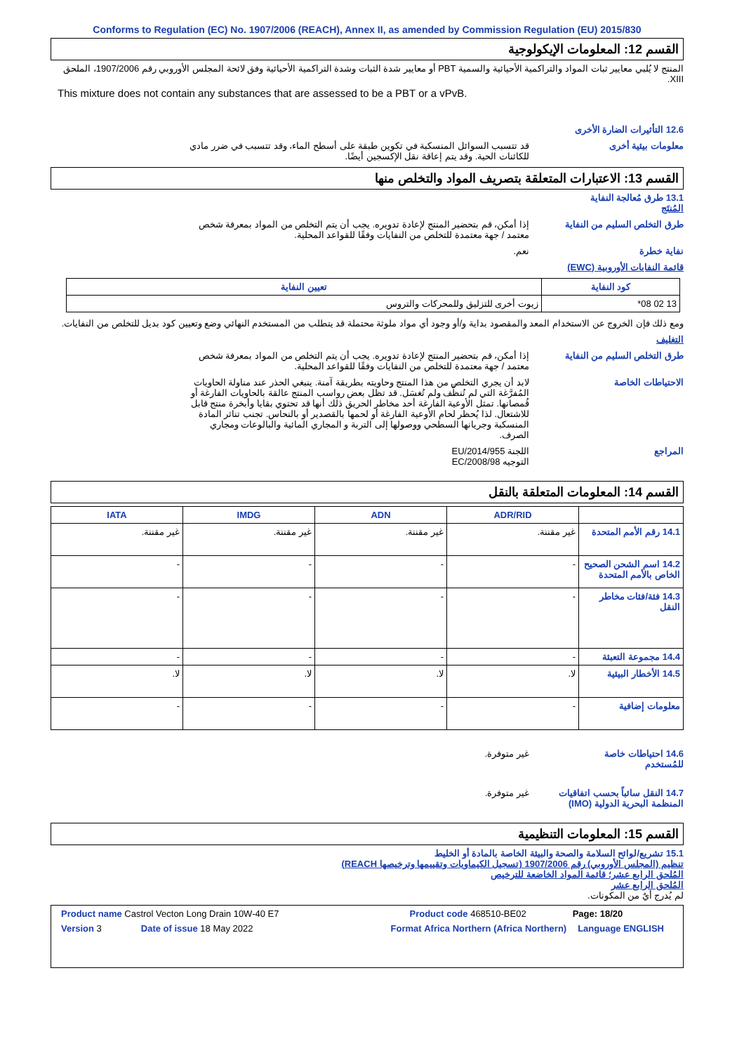Conforms to Regulation (EC) No. 1907/2006 (REACH), Annex II, as amended by Commission Regulation (EU) 2015/830
القسم 12: المعلومات الإيكولوجية
المنتج لا يُلبي معايير ثبات المواد والتراكمية الأحيائية والسمية PBT أو معايير شدة الثبات وشدة التراكمية الأحيائية وفق لائحة المجلس الأوروبي رقم 1907/2006، الملحق XIII.
This mixture does not contain any substances that are assessed to be a PBT or a vPvB.
12.6 التأثيرات الضارة الأخرى
معلومات بيئية أخرى قد تتسبب السوائل المنسكبة في تكوين طبقة على أسطح الماء، وقد تتسبب في ضرر مادي للكائنات الحية. وقد يتم إعاقة نقل الإكسجين أيضًا.
القسم 13: الاعتبارات المتعلقة بتصريف المواد والتخلص منها
13.1 طرق مُعالجة النفاية
المُنتَج
طرق التخلص السليم من النفاية
إذا أمكن، قم بتحضير المنتج لإعادة تدويره. يجب أن يتم التخلص من المواد بمعرفة شخص معتمد / جهة معتمدة للتخلص من النفايات وفقًا للقواعد المحلية.
نفاية خطرة نعم.
قائمة النفايات الأوروبية (EWC)
| كود النفاية | تعيين النفاية |
| --- | --- |
| 13 02 08* | زيوت أخرى للتزليق وللمحركات والتروس |
ومع ذلك فإن الخروج عن الاستخدام المعد والمقصود بداية و/أو وجود أي مواد ملوثة محتملة قد يتطلب من المستخدم النهائي وضع وتعيين كود بديل للتخلص من النفايات.
التغليف
طرق التخلص السليم من النفاية
إذا أمكن، قم بتحضير المنتج لإعادة تدويره. يجب أن يتم التخلص من المواد بمعرفة شخص معتمد / جهة معتمدة للتخلص من النفايات وفقًا للقواعد المحلية.
الاحتياطات الخاصة لابد أن يجري التخلص من هذا المنتج وحاويته بطريقة آمنة. ينبغي الحذر عند مناولة الحاويات المُفرَّغة التي لم تُنظَّف ولم تُغسَل. قد تظل بعض رواسب المنتج عالقة بالحاويات الفارغة أو قُمصانها. تمثل الأوعية الفارغة أحد مخاطر الحريق ذلك أنها قد تحتوي بقايا وأبخرة منتج قابل للاشتعال. لذا يُحظر لحام الأوعية الفارغة أو لحمها بالقصدير أو بالنحاس. تجنب تناثر المادة المنسكبة وجريانها السطحي ووصولها إلى التربة و المجاري المائية والبالوعات ومجاري الصرف.
المراجع اللجنة EU/2014/955
التوجيه EC/2008/98
القسم 14: المعلومات المتعلقة بالنقل
| | ADR/RID | ADN | IMDG | IATA |
| --- | --- | --- | --- | --- |
| 14.1 رقم الأمم المتحدة | غير مقننة. | غير مقننة. | غير مقننة. | غير مقننة. |
| 14.2 اسم الشحن الصحيح الخاص بالأمم المتحدة | - | - | - | - |
| 14.3 فئة/فئات مخاطر النقل | - | - | - | - |
| 14.4 مجموعة التعبئة | - | - | - | - |
| 14.5 الأخطار البيئية | لا. | لا. | لا. | لا. |
| معلومات إضافية | - | - | - | - |
14.6 احتياطات خاصة للمُستخدم
غير متوفرة.
14.7 النقل سائباً بحسب اتفاقيات المنظمة البحرية الدولية (IMO)
غير متوفرة.
القسم 15: المعلومات التنظيمية
15.1 تشريع/لوائح السلامة والصحة والبيئة الخاصة بالمادة أو الخليط
تنظيم (المجلس الأوروبي) رقم 1907/2006 (تسجيل الكيماويات وتقييمها وترخيصها REACH)
المُلحق الرابع عشر؛ قائمة المواد الخاضعة للترخيص
المُلحق الرابع عشر
لم يُدرج أيٌ من المكونات.
Product name Castrol Vecton Long Drain 10W-40 E7 Product code 468510-BE02 Page: 18/20
Version 3 Date of issue 18 May 2022 Format Africa Northern (Africa Northern) Language ENGLISH